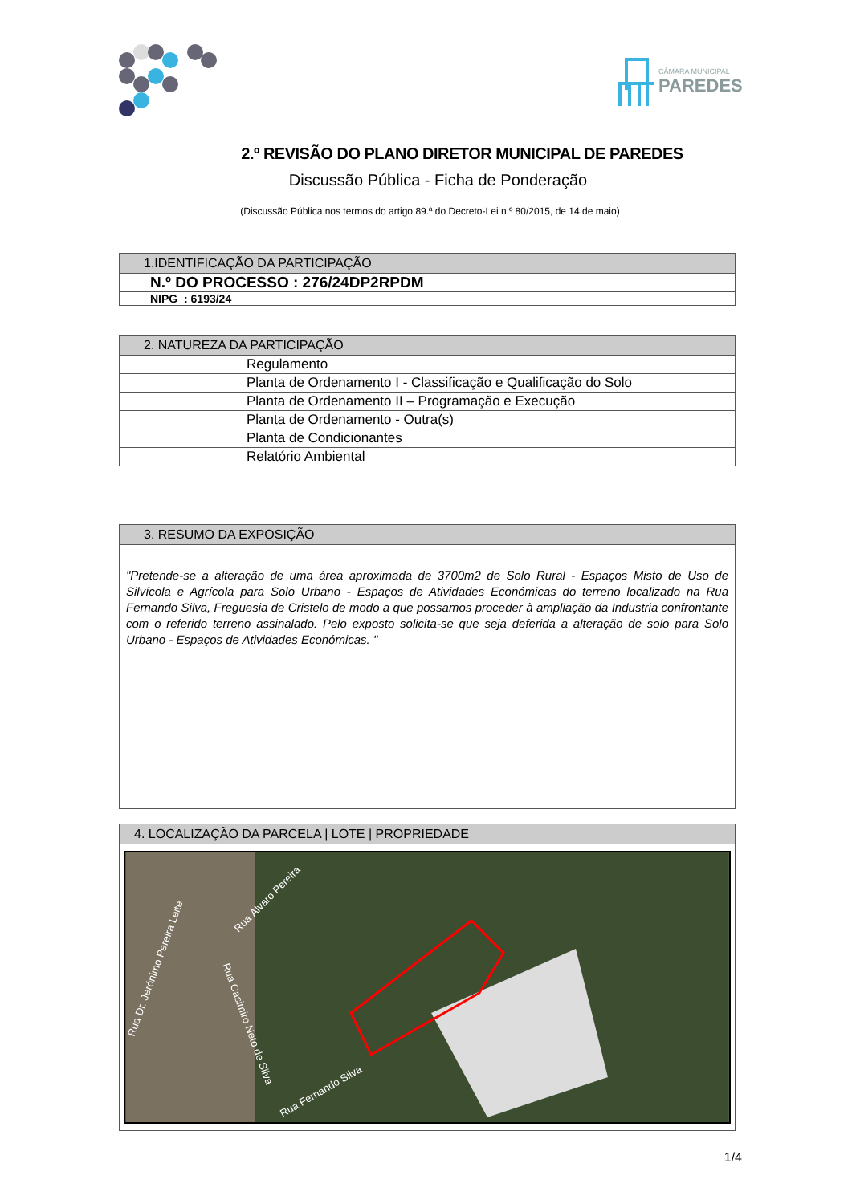CÂMARA MUNICIPAL
PAREDES
2.º REVISÃO DO PLANO DIRETOR MUNICIPAL DE PAREDES
Discussão Pública - Ficha de Ponderação
(Discussão Pública nos termos do artigo 89.ª do Decreto-Lei n.º 80/2015, de 14 de maio)
| 1.IDENTIFICAÇÃO DA PARTICIPAÇÃO |
| --- |
| N.º DO PROCESSO : 276/24DP2RPDM |
| NIPG : 6193/24 |
| 2. NATUREZA DA PARTICIPAÇÃO |
| --- |
| Regulamento |
| Planta de Ordenamento I - Classificação e Qualificação do Solo |
| Planta de Ordenamento II – Programação e Execução |
| Planta de Ordenamento - Outra(s) |
| Planta de Condicionantes |
| Relatório Ambiental |
| 3. RESUMO DA EXPOSIÇÃO |
| --- |
| "Pretende-se a alteração de uma área aproximada de 3700m2 de Solo Rural - Espaços Misto de Uso de Silvícola e Agrícola para Solo Urbano - Espaços de Atividades Económicas do terreno localizado na Rua Fernando Silva, Freguesia de Cristelo de modo a que possamos proceder à ampliação da Industria confrontante com o referido terreno assinalado. Pelo exposto solicita-se que seja deferida a alteração de solo para Solo Urbano - Espaços de Atividades Económicas. " |
| 4. LOCALIZAÇÃO DA PARCELA / LOTE / PROPRIEDADE |
| --- |
| Rua Dr. Jerónimo Pereira Leite Rua Álvaro Pereira Rua Casimiro Neto de Silva Rua Fernando Silva |
1/4